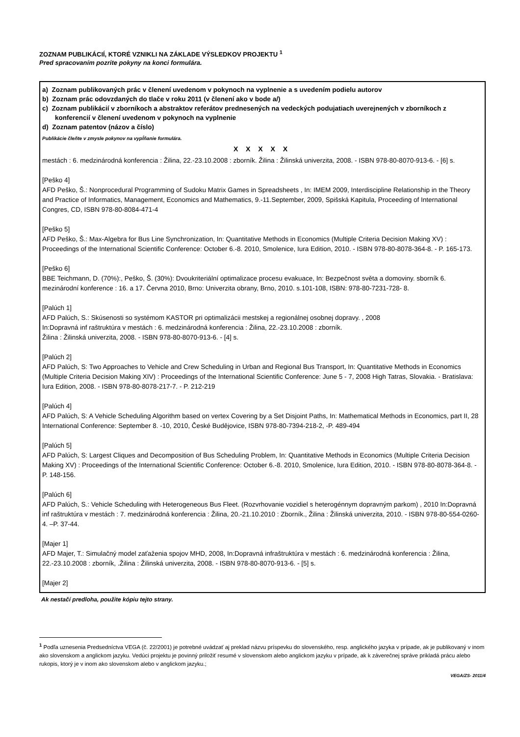ZOZNAM PUBLIKÁCIÍ, KTORÉ VZNIKLI NA ZÁKLADE VÝSLEDKOV PROJEKTU <sup>1</sup>
Pred spracovaním pozrite pokyny na konci formulára.
a) Zoznam publikovaných prác v členení uvedenom v pokynoch na vyplnenie a s uvedením podielu autorov
b) Zoznam prác odovzdaných do tlače v roku 2011 (v členení ako v bode a/)
c) Zoznam publikácií v zborníkoch a abstraktov referátov prednesených na vedeckých podujatiach uverejnených v zborníkoch z konferencií v členení uvedenom v pokynoch na vyplnenie
d) Zoznam patentov (názov a číslo)
Publikácie čleňte v zmysle pokynov na vypĺňanie formulára.
X X X X X
mestách : 6. medzinárodná konferencia : Žilina, 22.-23.10.2008 : zborník. Žilina : Žilinská univerzita, 2008. - ISBN 978-80-8070-913-6. - [6] s.
[Peško 4]
AFD Peško, Š.: Nonprocedural Programming of Sudoku Matrix Games in Spreadsheets , In: IMEM 2009, Interdiscipline Relationship in the Theory and Practice of Informatics, Management, Economics and Mathematics, 9.-11.September, 2009, Spišská Kapitula, Proceeding of International Congres, CD, ISBN 978-80-8084-471-4
[Peško 5]
AFD Peško, Š.: Max-Algebra for Bus Line Synchronization, In: Quantitative Methods in Economics (Multiple Criteria Decision Making XV) : Proceedings of the International Scientific Conference: October 6.-8. 2010, Smolenice, Iura Edition, 2010. - ISBN 978-80-8078-364-8. - P. 165-173.
[Peško 6]
BBE Teichmann, D. (70%):, Peško, Š. (30%): Dvoukriteriální optimalizace procesu evakuace, In: Bezpečnost světa a domoviny. sborník 6. mezinárodní konference : 16. a 17. Června 2010, Brno: Univerzita obrany, Brno, 2010. s.101-108, ISBN: 978-80-7231-728- 8.
[Palúch 1]
AFD Palúch, S.: Skúsenosti so systémom KASTOR pri optimalizácii mestskej a regionálnej osobnej dopravy. , 2008
In:Dopravná inf raštruktúra v mestách : 6. medzinárodná konferencia : Žilina, 22.-23.10.2008 : zborník.
Žilina : Žilinská univerzita, 2008. - ISBN 978-80-8070-913-6. - [4] s.
[Palúch 2]
AFD Palúch, S: Two Approaches to Vehicle and Crew Scheduling in Urban and Regional Bus Transport, In: Quantitative Methods in Economics (Multiple Criteria Decision Making XIV) : Proceedings of the International Scientific Conference: June 5 - 7, 2008 High Tatras, Slovakia. - Bratislava: Iura Edition, 2008. - ISBN 978-80-8078-217-7. - P. 212-219
[Palúch 4]
AFD Palúch, S: A Vehicle Scheduling Algorithm based on vertex Covering by a Set Disjoint Paths, In: Mathematical Methods in Economics, part II, 28 International Conference: September 8. -10, 2010, České Budějovice, ISBN 978-80-7394-218-2, -P. 489-494
[Palúch 5]
AFD Palúch, S: Largest Cliques and Decomposition of Bus Scheduling Problem, In: Quantitative Methods in Economics (Multiple Criteria Decision Making XV) : Proceedings of the International Scientific Conference: October 6.-8. 2010, Smolenice, Iura Edition, 2010. - ISBN 978-80-8078-364-8. - P. 148-156.
[Palúch 6]
AFD Palúch, S.: Vehicle Scheduling with Heterogeneous Bus Fleet. (Rozvrhovanie vozidiel s heterogénnym dopravným parkom) , 2010 In:Dopravná inf raštruktúra v mestách : 7. medzinárodná konferencia : Žilina, 20.-21.10.2010 : Zborník., Žilina : Žilinská univerzita, 2010. - ISBN 978-80-554-0260-4. –P. 37-44.
[Majer 1]
AFD Majer, T.: Simulačný model zaťaženia spojov MHD, 2008, In:Dopravná infraštruktúra v mestách : 6. medzinárodná konferencia : Žilina, 22.-23.10.2008 : zborník, .Žilina : Žilinská univerzita, 2008. - ISBN 978-80-8070-913-6. - [5] s.
[Majer 2]
Ak nestačí predloha, použite kópiu tejto strany.
<sup>1</sup> Podľa uznesenia Predsedníctva VEGA (č. 22/2001) je potrebné uvádzať aj preklad názvu príspevku do slovenského, resp. anglického jazyka v prípade, ak je publikovaný v inom ako slovenskom a anglickom jazyku. Vedúci projektu je povinný priložiť resumé v slovenskom alebo anglickom jazyku v prípade, ak k záverečnej správe prikladá prácu alebo rukopis, ktorý je v inom ako slovenskom alebo v anglickom jazyku.;
VEGA/ZS- 2011/4